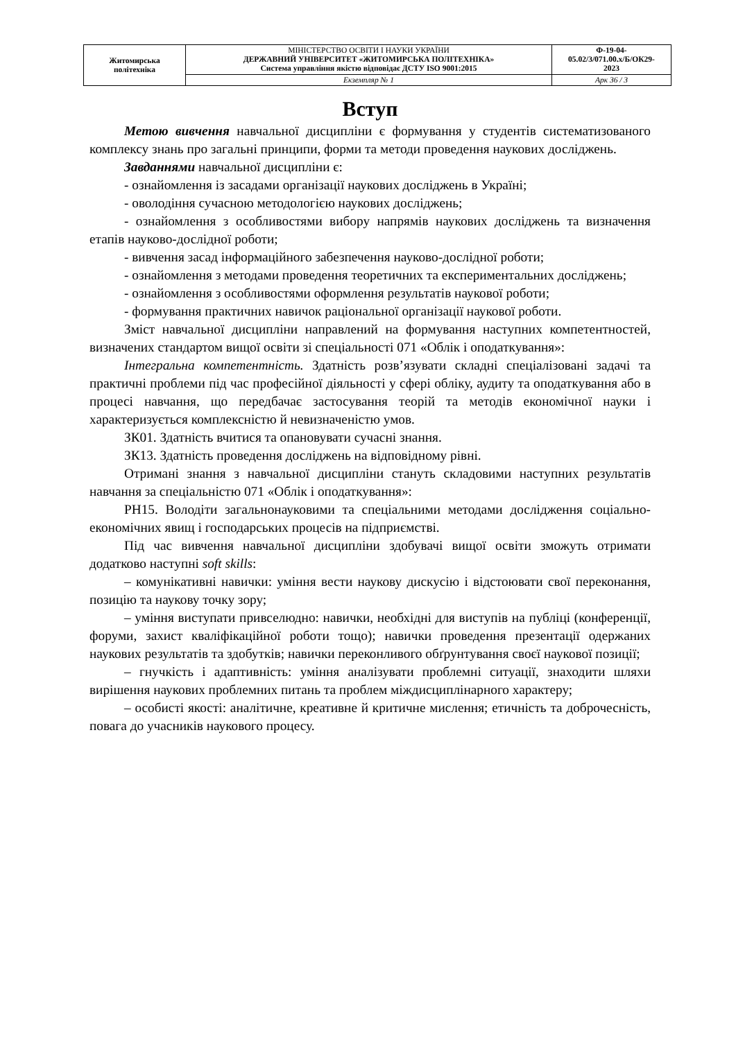| Житомирська політехніка | МІНІСТЕРСТВО ОСВІТИ І НАУКИ УКРАЇНИ ДЕРЖАВНИЙ УНІВЕРСИТЕТ «ЖИТОМИРСЬКА ПОЛІТЕХНІКА» Система управління якістю відповідає ДСТУ ISO 9001:2015 | Ф-19-04- 05.02/3/071.00.х/Б/ОК29- 2023 |
| | Екземпляр № 1 | Арк 36 / 3 |
Вступ
Метою вивчення навчальної дисципліни є формування у студентів систематизованого комплексу знань про загальні принципи, форми та методи проведення наукових досліджень.
Завданнями навчальної дисципліни є:
- ознайомлення із засадами організації наукових досліджень в Україні;
- оволодіння сучасною методологією наукових досліджень;
- ознайомлення з особливостями вибору напрямів наукових досліджень та визначення етапів науково-дослідної роботи;
- вивчення засад інформаційного забезпечення науково-дослідної роботи;
- ознайомлення з методами проведення теоретичних та експериментальних досліджень;
- ознайомлення з особливостями оформлення результатів наукової роботи;
- формування практичних навичок раціональної організації наукової роботи.
Зміст навчальної дисципліни направлений на формування наступних компетентностей, визначених стандартом вищої освіти зі спеціальності 071 «Облік і оподаткування»:
Інтегральна компетентність. Здатність розв’язувати складні спеціалізовані задачі та практичні проблеми під час професійної діяльності у сфері обліку, аудиту та оподаткування або в процесі навчання, що передбачає застосування теорій та методів економічної науки і характеризується комплексністю й невизначеністю умов.
ЗК01. Здатність вчитися та опановувати сучасні знання.
ЗК13. Здатність проведення досліджень на відповідному рівні.
Отримані знання з навчальної дисципліни стануть складовими наступних результатів навчання за спеціальністю 071 «Облік і оподаткування»:
РН15. Володіти загальнонауковими та спеціальними методами дослідження соціально-економічних явищ і господарських процесів на підприємстві.
Під час вивчення навчальної дисципліни здобувачі вищої освіти зможуть отримати додатково наступні soft skills:
– комунікативні навички: уміння вести наукову дискусію і відстоювати свої переконання, позицію та наукову точку зору;
– уміння виступати привселюдно: навички, необхідні для виступів на публіці (конференції, форуми, захист кваліфікаційної роботи тощо); навички проведення презентації одержаних наукових результатів та здобутків; навички переконливого обґрунтування своєї наукової позиції;
– гнучкість і адаптивність: уміння аналізувати проблемні ситуації, знаходити шляхи вирішення наукових проблемних питань та проблем міждисциплінарного характеру;
– особисті якості: аналітичне, креативне й критичне мислення; етичність та доброчесність, повага до учасників наукового процесу.